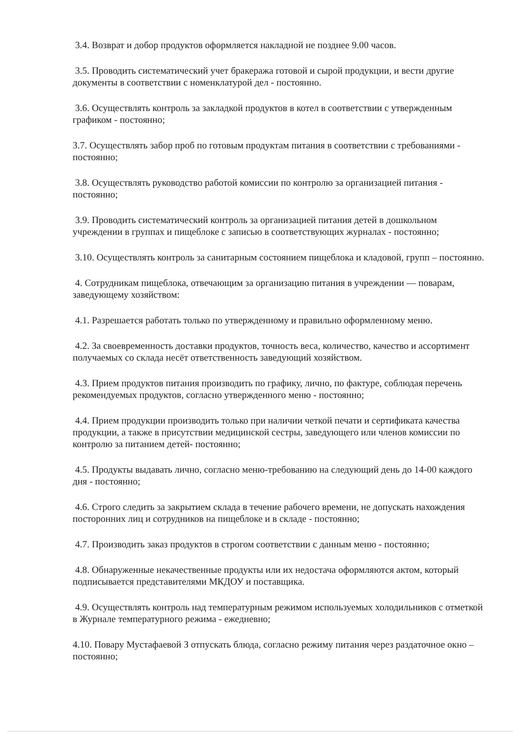3.4. Возврат и добор продуктов оформляется накладной не позднее 9.00 часов.
3.5. Проводить систематический учет бракеража готовой и сырой продукции, и вести другие документы в соответствии с номенклатурой дел - постоянно.
3.6. Осуществлять контроль за закладкой продуктов в котел в соответствии с утвержденным графиком - постоянно;
3.7. Осуществлять забор проб по готовым продуктам питания в соответствии с требованиями - постоянно;
3.8. Осуществлять руководство работой комиссии по контролю за организацией питания - постоянно;
3.9. Проводить систематический контроль за организацией питания детей в дошкольном учреждении в группах и пищеблоке с записью в соответствующих журналах - постоянно;
3.10. Осуществлять контроль за санитарным состоянием пищеблока и кладовой, групп – постоянно.
4. Сотрудникам пищеблока, отвечающим за организацию питания в учреждении — поварам, заведующему хозяйством:
4.1. Разрешается работать только по утвержденному и правильно оформленному меню.
4.2. За своевременность доставки продуктов, точность веса, количество, качество и ассортимент получаемых со склада несёт ответственность заведующий хозяйством.
4.3. Прием продуктов питания производить по графику, лично, по фактуре, соблюдая перечень рекомендуемых продуктов, согласно утвержденного меню - постоянно;
4.4. Прием продукции производить только при наличии четкой печати и сертификата качества продукции, а также в присутствии медицинской сестры, заведующего или членов комиссии по контролю за питанием детей- постоянно;
4.5. Продукты выдавать лично, согласно меню-требованию на следующий день до 14-00 каждого дня - постоянно;
4.6. Строго следить за закрытием склада в течение рабочего времени, не допускать нахождения посторонних лиц и сотрудников на пищеблоке и в складе - постоянно;
4.7. Производить заказ продуктов в строгом соответствии с данным меню - постоянно;
4.8. Обнаруженные некачественные продукты или их недостача оформляются актом, который подписывается представителями МКДОУ и поставщика.
4.9. Осуществлять контроль над температурным режимом используемых холодильников с отметкой в Журнале температурного режима - ежедневно;
4.10. Повару Мустафаевой З отпускать блюда, согласно режиму питания через раздаточное окно – постоянно;